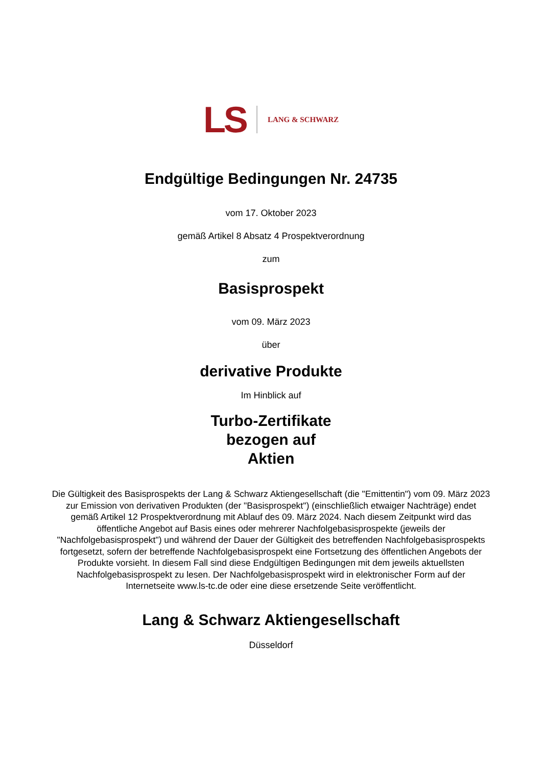LS LANG & SCHWARZ
Endgültige Bedingungen Nr. 24735
vom 17. Oktober 2023
gemäß Artikel 8 Absatz 4 Prospektverordnung
zum
Basisprospekt
vom 09. März 2023
über
derivative Produkte
Im Hinblick auf
Turbo-Zertifikate
bezogen auf
Aktien
Die Gültigkeit des Basisprospekts der Lang & Schwarz Aktiengesellschaft (die "Emittentin") vom 09. März 2023 zur Emission von derivativen Produkten (der "Basisprospekt") (einschließlich etwaiger Nachträge) endet gemäß Artikel 12 Prospektverordnung mit Ablauf des 09. März 2024. Nach diesem Zeitpunkt wird das öffentliche Angebot auf Basis eines oder mehrerer Nachfolgebasisprospekte (jeweils der "Nachfolgebasisprospekt") und während der Dauer der Gültigkeit des betreffenden Nachfolgebasisprospekts fortgesetzt, sofern der betreffende Nachfolgebasisprospekt eine Fortsetzung des öffentlichen Angebots der Produkte vorsieht. In diesem Fall sind diese Endgültigen Bedingungen mit dem jeweils aktuellsten Nachfolgebasisprospekt zu lesen. Der Nachfolgebasisprospekt wird in elektronischer Form auf der Internetseite www.ls-tc.de oder eine diese ersetzende Seite veröffentlicht.
Lang & Schwarz Aktiengesellschaft
Düsseldorf